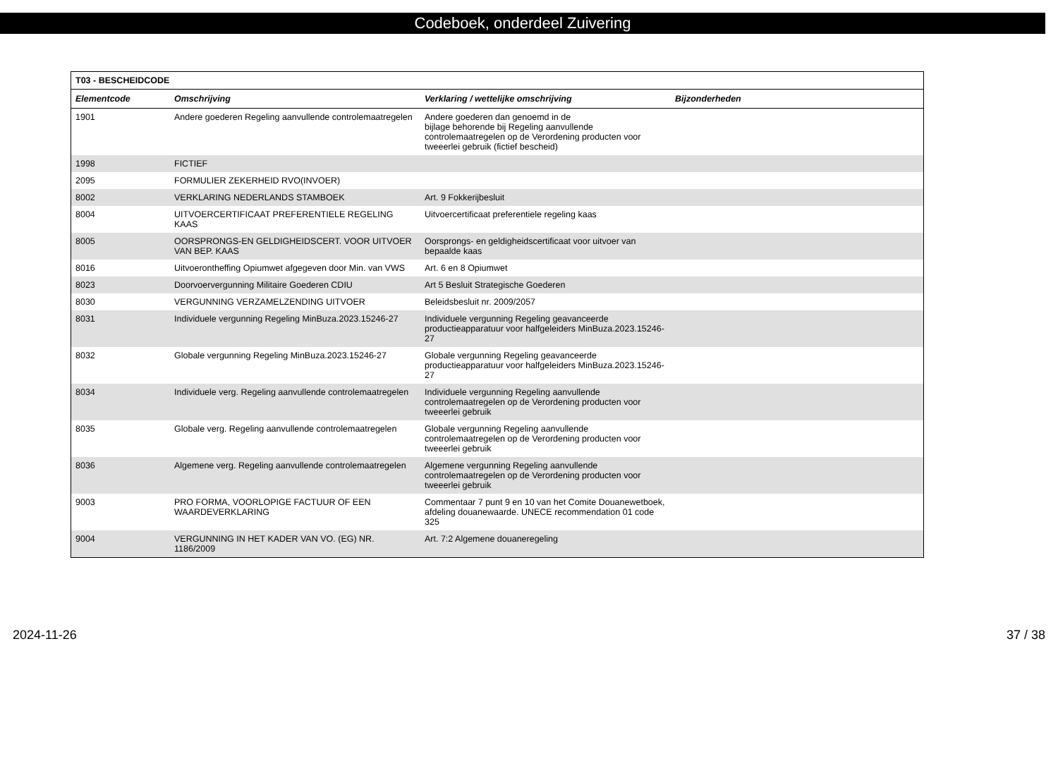Codeboek, onderdeel Zuivering
| T03 - BESCHEIDCODE | | | |
| Elementcode | Omschrijving | Verklaring / wettelijke omschrijving | Bijzonderheden |
| 1901 | Andere goederen Regeling aanvullende controlemaatregelen | Andere goederen dan genoemd in de bijlage behorende bij Regeling aanvullende controlemaatregelen op de Verordening producten voor tweeerlei gebruik (fictief bescheid) | |
| 1998 | FICTIEF | | |
| 2095 | FORMULIER ZEKERHEID RVO(INVOER) | | |
| 8002 | VERKLARING NEDERLANDS STAMBOEK | Art. 9 Fokkerijbesluit | |
| 8004 | UITVOERCERTIFICAAT PREFERENTIELE REGELING KAAS | Uitvoercertificaat preferentiele regeling kaas | |
| 8005 | OORSPRONGS-EN GELDIGHEIDSCERT. VOOR UITVOER VAN BEP. KAAS | Oorsprongs- en geldigheidscertificaat voor uitvoer van bepaalde kaas | |
| 8016 | Uitvoerontheffing Opiumwet afgegeven door Min. van VWS | Art. 6 en 8 Opiumwet | |
| 8023 | Doorvoervergunning Militaire Goederen CDIU | Art 5 Besluit Strategische Goederen | |
| 8030 | VERGUNNING VERZAMELZENDING UITVOER | Beleidsbesluit nr. 2009/2057 | |
| 8031 | Individuele vergunning Regeling MinBuza.2023.15246-27 | Individuele vergunning Regeling geavanceerde productieapparatuur voor halfgeleiders MinBuza.2023.15246-27 | |
| 8032 | Globale vergunning Regeling MinBuza.2023.15246-27 | Globale vergunning Regeling geavanceerde productieapparatuur voor halfgeleiders MinBuza.2023.15246-27 | |
| 8034 | Individuele verg. Regeling aanvullende controlemaatregelen | Individuele vergunning Regeling aanvullende controlemaatregelen op de Verordening producten voor tweeerlei gebruik | |
| 8035 | Globale verg. Regeling aanvullende controlemaatregelen | Globale vergunning Regeling aanvullende controlemaatregelen op de Verordening producten voor tweeerlei gebruik | |
| 8036 | Algemene verg. Regeling aanvullende controlemaatregelen | Algemene vergunning Regeling aanvullende controlemaatregelen op de Verordening producten voor tweeerlei gebruik | |
| 9003 | PRO FORMA, VOORLOPIGE FACTUUR OF EEN WAARDEVERKLARING | Commentaar 7 punt 9 en 10 van het Comite Douanewetboek, afdeling douanewaarde. UNECE recommendation 01 code 325 | |
| 9004 | VERGUNNING IN HET KADER VAN VO. (EG) NR. 1186/2009 | Art. 7:2 Algemene douaneregeling | |
2024-11-26 37 / 38